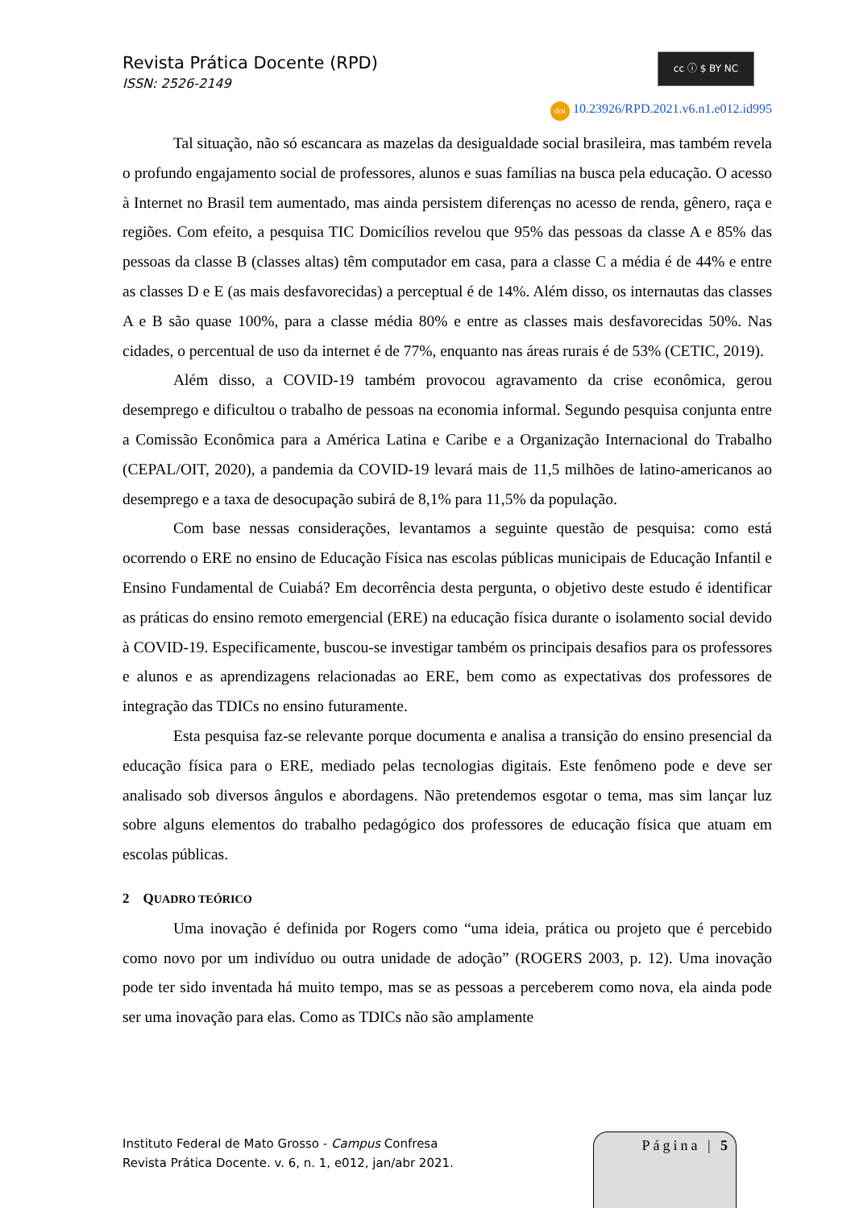Revista Prática Docente (RPD)
ISSN: 2526-2149
cc ⓘ $ BY NC
doi 10.23926/RPD.2021.v6.n1.e012.id995
Tal situação, não só escancara as mazelas da desigualdade social brasileira, mas também revela o profundo engajamento social de professores, alunos e suas famílias na busca pela educação. O acesso à Internet no Brasil tem aumentado, mas ainda persistem diferenças no acesso de renda, gênero, raça e regiões. Com efeito, a pesquisa TIC Domicílios revelou que 95% das pessoas da classe A e 85% das pessoas da classe B (classes altas) têm computador em casa, para a classe C a média é de 44% e entre as classes D e E (as mais desfavorecidas) a perceptual é de 14%. Além disso, os internautas das classes A e B são quase 100%, para a classe média 80% e entre as classes mais desfavorecidas 50%. Nas cidades, o percentual de uso da internet é de 77%, enquanto nas áreas rurais é de 53% (CETIC, 2019).
Além disso, a COVID-19 também provocou agravamento da crise econômica, gerou desemprego e dificultou o trabalho de pessoas na economia informal. Segundo pesquisa conjunta entre a Comissão Econômica para a América Latina e Caribe e a Organização Internacional do Trabalho (CEPAL/OIT, 2020), a pandemia da COVID-19 levará mais de 11,5 milhões de latino-americanos ao desemprego e a taxa de desocupação subirá de 8,1% para 11,5% da população.
Com base nessas considerações, levantamos a seguinte questão de pesquisa: como está ocorrendo o ERE no ensino de Educação Física nas escolas públicas municipais de Educação Infantil e Ensino Fundamental de Cuiabá? Em decorrência desta pergunta, o objetivo deste estudo é identificar as práticas do ensino remoto emergencial (ERE) na educação física durante o isolamento social devido à COVID-19. Especificamente, buscou-se investigar também os principais desafios para os professores e alunos e as aprendizagens relacionadas ao ERE, bem como as expectativas dos professores de integração das TDICs no ensino futuramente.
Esta pesquisa faz-se relevante porque documenta e analisa a transição do ensino presencial da educação física para o ERE, mediado pelas tecnologias digitais. Este fenômeno pode e deve ser analisado sob diversos ângulos e abordagens. Não pretendemos esgotar o tema, mas sim lançar luz sobre alguns elementos do trabalho pedagógico dos professores de educação física que atuam em escolas públicas.
2 QUADRO TEÓRICO
Uma inovação é definida por Rogers como “uma ideia, prática ou projeto que é percebido como novo por um indivíduo ou outra unidade de adoção” (ROGERS 2003, p. 12). Uma inovação pode ter sido inventada há muito tempo, mas se as pessoas a perceberem como nova, ela ainda pode ser uma inovação para elas. Como as TDICs não são amplamente
Instituto Federal de Mato Grosso - Campus Confresa
Revista Prática Docente. v. 6, n. 1, e012, jan/abr 2021.
Página | 5